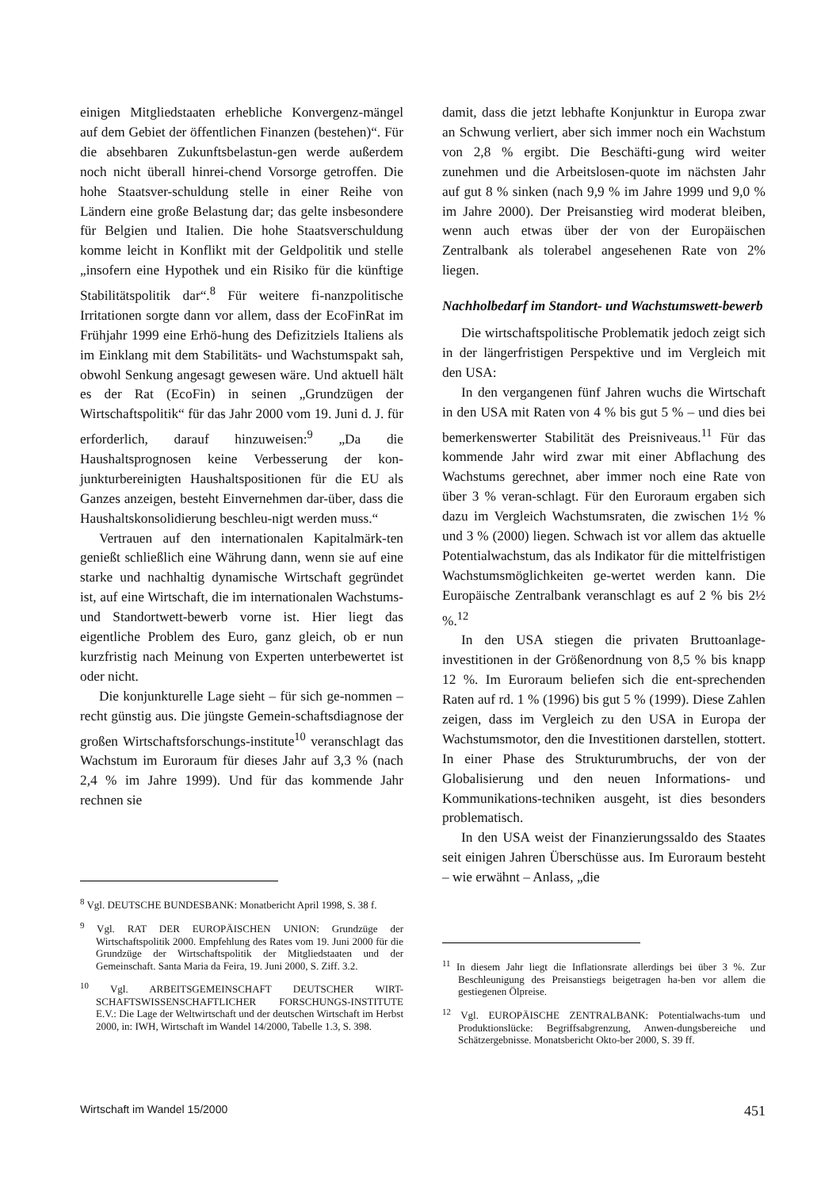einigen Mitgliedstaaten erhebliche Konvergenz-mängel auf dem Gebiet der öffentlichen Finanzen (bestehen)“. Für die absehbaren Zukunftsbelastun-gen werde außerdem noch nicht überall hinrei-chend Vorsorge getroffen. Die hohe Staatsver-schuldung stelle in einer Reihe von Ländern eine große Belastung dar; das gelte insbesondere für Belgien und Italien. Die hohe Staatsverschuldung komme leicht in Konflikt mit der Geldpolitik und stelle „insofern eine Hypothek und ein Risiko für die künftige Stabilitätspolitik dar“.<sup>8</sup> Für weitere fi-nanzpolitische Irritationen sorgte dann vor allem, dass der EcoFinRat im Frühjahr 1999 eine Erhö-hung des Defizitziels Italiens als im Einklang mit dem Stabilitäts- und Wachstumspakt sah, obwohl Senkung angesagt gewesen wäre. Und aktuell hält es der Rat (EcoFin) in seinen „Grundzügen der Wirtschaftspolitik“ für das Jahr 2000 vom 19. Juni d. J. für erforderlich, darauf hinzuweisen:<sup>9</sup> „Da die Haushaltsprognosen keine Verbesserung der kon-junkturbereinigten Haushaltspositionen für die EU als Ganzes anzeigen, besteht Einvernehmen dar-über, dass die Haushaltskonsolidierung beschleu-nigt werden muss.“
Vertrauen auf den internationalen Kapitalmärk-ten genießt schließlich eine Währung dann, wenn sie auf eine starke und nachhaltig dynamische Wirtschaft gegründet ist, auf eine Wirtschaft, die im internationalen Wachstums- und Standortwett-bewerb vorne ist. Hier liegt das eigentliche Problem des Euro, ganz gleich, ob er nun kurzfristig nach Meinung von Experten unterbewertet ist oder nicht.
Die konjunkturelle Lage sieht – für sich ge-nommen – recht günstig aus. Die jüngste Gemein-schaftsdiagnose der großen Wirtschaftsforschungs-institute<sup>10</sup> veranschlagt das Wachstum im Euroraum für dieses Jahr auf 3,3 % (nach 2,4 % im Jahre 1999). Und für das kommende Jahr rechnen sie
<sup>8</sup> Vgl. DEUTSCHE BUNDESBANK: Monatbericht April 1998, S. 38 f.
<sup>9</sup> Vgl. RAT DER EUROPÄISCHEN UNION: Grundzüge der Wirtschaftspolitik 2000. Empfehlung des Rates vom 19. Juni 2000 für die Grundzüge der Wirtschaftspolitik der Mitgliedstaaten und der Gemeinschaft. Santa Maria da Feira, 19. Juni 2000, S. Ziff. 3.2.
<sup>10</sup> Vgl. ARBEITSGEMEINSCHAFT DEUTSCHER WIRT-SCHAFTSWISSENSCHAFTLICHER FORSCHUNGS-INSTITUTE E.V.: Die Lage der Weltwirtschaft und der deutschen Wirtschaft im Herbst 2000, in: IWH, Wirtschaft im Wandel 14/2000, Tabelle 1.3, S. 398.
damit, dass die jetzt lebhafte Konjunktur in Europa zwar an Schwung verliert, aber sich immer noch ein Wachstum von 2,8 % ergibt. Die Beschäfti-gung wird weiter zunehmen und die Arbeitslosen-quote im nächsten Jahr auf gut 8 % sinken (nach 9,9 % im Jahre 1999 und 9,0 % im Jahre 2000). Der Preisanstieg wird moderat bleiben, wenn auch etwas über der von der Europäischen Zentralbank als tolerabel angesehenen Rate von 2% liegen.
Nachholbedarf im Standort- und Wachstumswett-bewerb
Die wirtschaftspolitische Problematik jedoch zeigt sich in der längerfristigen Perspektive und im Vergleich mit den USA:
In den vergangenen fünf Jahren wuchs die Wirtschaft in den USA mit Raten von 4 % bis gut 5 % – und dies bei bemerkenswerter Stabilität des Preisniveaus.<sup>11</sup> Für das kommende Jahr wird zwar mit einer Abflachung des Wachstums gerechnet, aber immer noch eine Rate von über 3 % veran-schlagt. Für den Euroraum ergaben sich dazu im Vergleich Wachstumsraten, die zwischen 1½ % und 3 % (2000) liegen. Schwach ist vor allem das aktuelle Potentialwachstum, das als Indikator für die mittelfristigen Wachstumsmöglichkeiten ge-wertet werden kann. Die Europäische Zentralbank veranschlagt es auf 2 % bis 2½ %.<sup>12</sup>
In den USA stiegen die privaten Bruttoanlage-investitionen in der Größenordnung von 8,5 % bis knapp 12 %. Im Euroraum beliefen sich die ent-sprechenden Raten auf rd. 1 % (1996) bis gut 5 % (1999). Diese Zahlen zeigen, dass im Vergleich zu den USA in Europa der Wachstumsmotor, den die Investitionen darstellen, stottert. In einer Phase des Strukturumbruchs, der von der Globalisierung und den neuen Informations- und Kommunikations-techniken ausgeht, ist dies besonders problematisch.
In den USA weist der Finanzierungssaldo des Staates seit einigen Jahren Überschüsse aus. Im Euroraum besteht – wie erwähnt – Anlass, „die
<sup>11</sup> In diesem Jahr liegt die Inflationsrate allerdings bei über 3 %. Zur Beschleunigung des Preisanstiegs beigetragen ha-ben vor allem die gestiegenen Ölpreise.
<sup>12</sup> Vgl. EUROPÄISCHE ZENTRALBANK: Potentialwachs-tum und Produktionslücke: Begriffsabgrenzung, Anwen-dungsbereiche und Schätzergebnisse. Monatsbericht Okto-ber 2000, S. 39 ff.
Wirtschaft im Wandel 15/2000 451